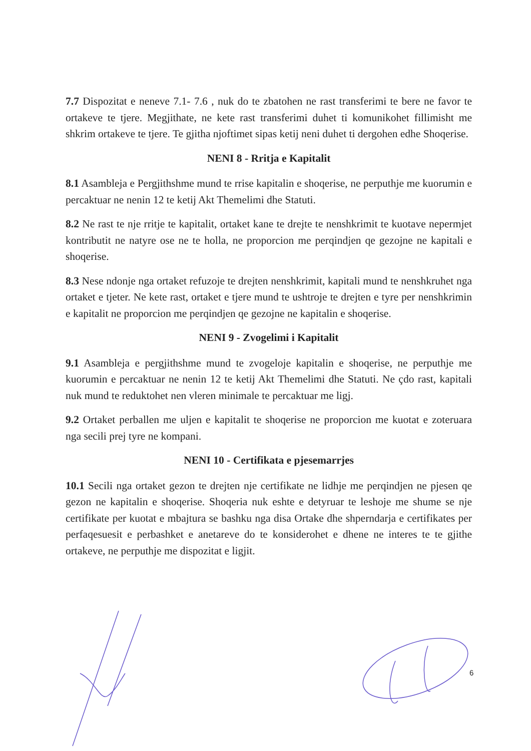7.7 Dispozitat e neneve 7.1- 7.6 , nuk do te zbatohen ne rast transferimi te bere ne favor te ortakeve te tjere. Megjithate, ne kete rast transferimi duhet ti komunikohet fillimisht me shkrim ortakeve te tjere. Te gjitha njoftimet sipas ketij neni duhet ti dergohen edhe Shoqerise.
NENI 8 - Rritja e Kapitalit
8.1 Asambleja e Pergjithshme mund te rrise kapitalin e shoqerise, ne perputhje me kuorumin e percaktuar ne nenin 12 te ketij Akt Themelimi dhe Statuti.
8.2 Ne rast te nje rritje te kapitalit, ortaket kane te drejte te nenshkrimit te kuotave nepermjet kontributit ne natyre ose ne te holla, ne proporcion me perqindjen qe gezojne ne kapitali e shoqerise.
8.3 Nese ndonje nga ortaket refuzoje te drejten nenshkrimit, kapitali mund te nenshkruhet nga ortaket e tjeter. Ne kete rast, ortaket e tjere mund te ushtroje te drejten e tyre per nenshkrimin e kapitalit ne proporcion me perqindjen qe gezojne ne kapitalin e shoqerise.
NENI 9 - Zvogelimi i Kapitalit
9.1 Asambleja e pergjithshme mund te zvogeloje kapitalin e shoqerise, ne perputhje me kuorumin e percaktuar ne nenin 12 te ketij Akt Themelimi dhe Statuti. Ne çdo rast, kapitali nuk mund te reduktohet nen vleren minimale te percaktuar me ligj.
9.2 Ortaket perballen me uljen e kapitalit te shoqerise ne proporcion me kuotat e zoteruara nga secili prej tyre ne kompani.
NENI 10 - Certifikata e pjesemarrjes
10.1 Secili nga ortaket gezon te drejten nje certifikate ne lidhje me perqindjen ne pjesen qe gezon ne kapitalin e shoqerise. Shoqeria nuk eshte e detyruar te leshoje me shume se nje certifikate per kuotat e mbajtura se bashku nga disa Ortake dhe shperndarja e certifikates per perfaqesuesit e perbashket e anetareve do te konsiderohet e dhene ne interes te te gjithe ortakeve, ne perputhje me dispozitat e ligjit.
6